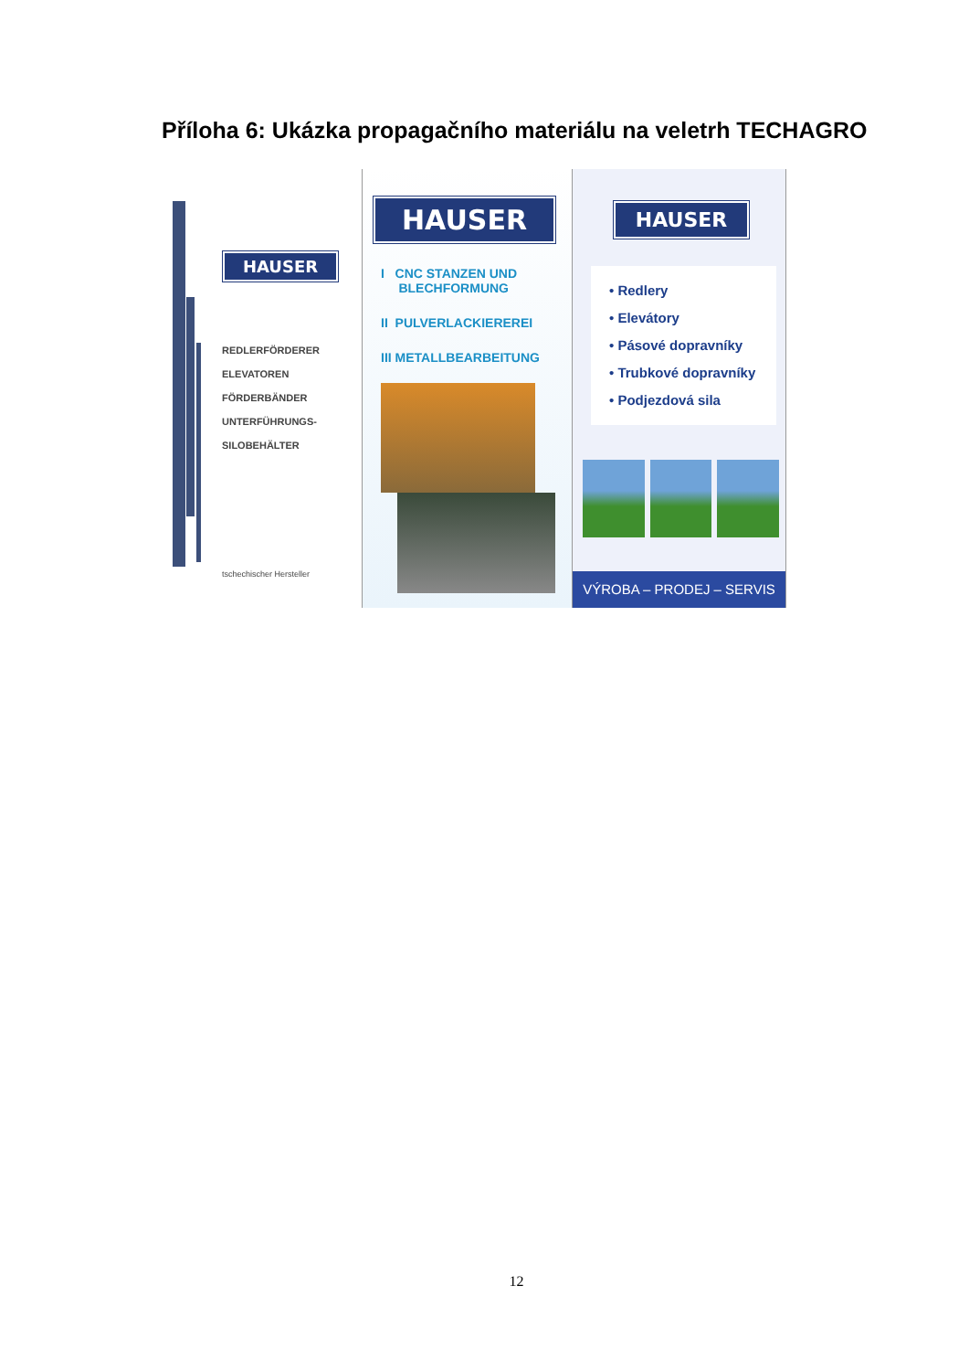Příloha 6: Ukázka propagačního materiálu na veletrh TECHAGRO
HAUSER
REDLERFÖRDERER
ELEVATOREN
FÖRDERBÄNDER
UNTERFÜHRUNGS-
SILOBEHÄLTER
tschechischer Hersteller
HAUSER
I CNC STANZEN UND
BLECHFORMUNG
II PULVERLACKIEREREI
III METALLBEARBEITUNG
HAUSER
• Redlery
• Elevátory
• Pásové dopravníky
• Trubkové dopravníky
• Podjezdová sila
VÝROBA – PRODEJ – SERVIS
12